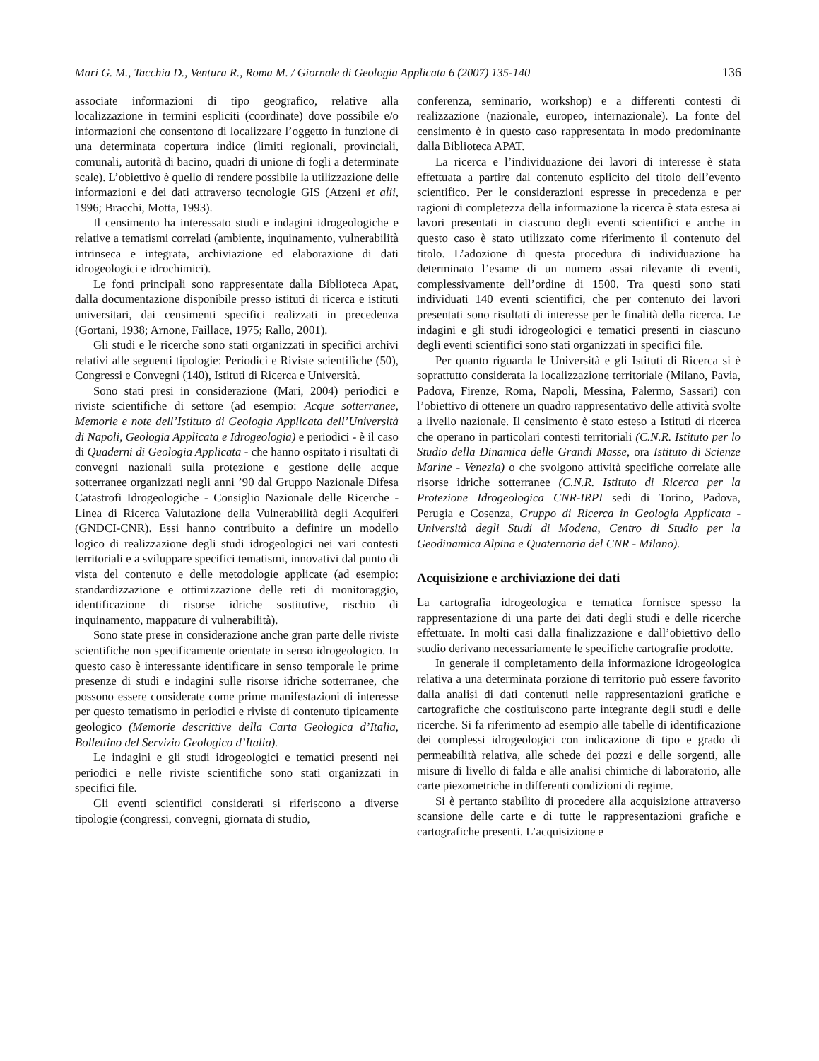Mari G. M., Tacchia D., Ventura R., Roma M. / Giornale di Geologia Applicata 6 (2007) 135-140 136
associate informazioni di tipo geografico, relative alla localizzazione in termini espliciti (coordinate) dove possibile e/o informazioni che consentono di localizzare l’oggetto in funzione di una determinata copertura indice (limiti regionali, provinciali, comunali, autorità di bacino, quadri di unione di fogli a determinate scale). L’obiettivo è quello di rendere possibile la utilizzazione delle informazioni e dei dati attraverso tecnologie GIS (Atzeni et alii, 1996; Bracchi, Motta, 1993).
Il censimento ha interessato studi e indagini idrogeologiche e relative a tematismi correlati (ambiente, inquinamento, vulnerabilità intrinseca e integrata, archiviazione ed elaborazione di dati idrogeologici e idrochimici).
Le fonti principali sono rappresentate dalla Biblioteca Apat, dalla documentazione disponibile presso istituti di ricerca e istituti universitari, dai censimenti specifici realizzati in precedenza (Gortani, 1938; Arnone, Faillace, 1975; Rallo, 2001).
Gli studi e le ricerche sono stati organizzati in specifici archivi relativi alle seguenti tipologie: Periodici e Riviste scientifiche (50), Congressi e Convegni (140), Istituti di Ricerca e Università.
Sono stati presi in considerazione (Mari, 2004) periodici e riviste scientifiche di settore (ad esempio: Acque sotterranee, Memorie e note dell’Istituto di Geologia Applicata dell’Università di Napoli, Geologia Applicata e Idrogeologia) e periodici - è il caso di Quaderni di Geologia Applicata - che hanno ospitato i risultati di convegni nazionali sulla protezione e gestione delle acque sotterranee organizzati negli anni ’90 dal Gruppo Nazionale Difesa Catastrofi Idrogeologiche - Consiglio Nazionale delle Ricerche - Linea di Ricerca Valutazione della Vulnerabilità degli Acquiferi (GNDCI-CNR). Essi hanno contribuito a definire un modello logico di realizzazione degli studi idrogeologici nei vari contesti territoriali e a sviluppare specifici tematismi, innovativi dal punto di vista del contenuto e delle metodologie applicate (ad esempio: standardizzazione e ottimizzazione delle reti di monitoraggio, identificazione di risorse idriche sostitutive, rischio di inquinamento, mappature di vulnerabilità).
Sono state prese in considerazione anche gran parte delle riviste scientifiche non specificamente orientate in senso idrogeologico. In questo caso è interessante identificare in senso temporale le prime presenze di studi e indagini sulle risorse idriche sotterranee, che possono essere considerate come prime manifestazioni di interesse per questo tematismo in periodici e riviste di contenuto tipicamente geologico (Memorie descrittive della Carta Geologica d’Italia, Bollettino del Servizio Geologico d’Italia).
Le indagini e gli studi idrogeologici e tematici presenti nei periodici e nelle riviste scientifiche sono stati organizzati in specifici file.
Gli eventi scientifici considerati si riferiscono a diverse tipologie (congressi, convegni, giornata di studio,
conferenza, seminario, workshop) e a differenti contesti di realizzazione (nazionale, europeo, internazionale). La fonte del censimento è in questo caso rappresentata in modo predominante dalla Biblioteca APAT.
La ricerca e l’individuazione dei lavori di interesse è stata effettuata a partire dal contenuto esplicito del titolo dell’evento scientifico. Per le considerazioni espresse in precedenza e per ragioni di completezza della informazione la ricerca è stata estesa ai lavori presentati in ciascuno degli eventi scientifici e anche in questo caso è stato utilizzato come riferimento il contenuto del titolo. L’adozione di questa procedura di individuazione ha determinato l’esame di un numero assai rilevante di eventi, complessivamente dell’ordine di 1500. Tra questi sono stati individuati 140 eventi scientifici, che per contenuto dei lavori presentati sono risultati di interesse per le finalità della ricerca. Le indagini e gli studi idrogeologici e tematici presenti in ciascuno degli eventi scientifici sono stati organizzati in specifici file.
Per quanto riguarda le Università e gli Istituti di Ricerca si è soprattutto considerata la localizzazione territoriale (Milano, Pavia, Padova, Firenze, Roma, Napoli, Messina, Palermo, Sassari) con l’obiettivo di ottenere un quadro rappresentativo delle attività svolte a livello nazionale. Il censimento è stato esteso a Istituti di ricerca che operano in particolari contesti territoriali (C.N.R. Istituto per lo Studio della Dinamica delle Grandi Masse, ora Istituto di Scienze Marine - Venezia) o che svolgono attività specifiche correlate alle risorse idriche sotterranee (C.N.R. Istituto di Ricerca per la Protezione Idrogeologica CNR-IRPI sedi di Torino, Padova, Perugia e Cosenza, Gruppo di Ricerca in Geologia Applicata - Università degli Studi di Modena, Centro di Studio per la Geodinamica Alpina e Quaternaria del CNR - Milano).
Acquisizione e archiviazione dei dati
La cartografia idrogeologica e tematica fornisce spesso la rappresentazione di una parte dei dati degli studi e delle ricerche effettuate. In molti casi dalla finalizzazione e dall’obiettivo dello studio derivano necessariamente le specifiche cartografie prodotte.
In generale il completamento della informazione idrogeologica relativa a una determinata porzione di territorio può essere favorito dalla analisi di dati contenuti nelle rappresentazioni grafiche e cartografiche che costituiscono parte integrante degli studi e delle ricerche. Si fa riferimento ad esempio alle tabelle di identificazione dei complessi idrogeologici con indicazione di tipo e grado di permeabilità relativa, alle schede dei pozzi e delle sorgenti, alle misure di livello di falda e alle analisi chimiche di laboratorio, alle carte piezometriche in differenti condizioni di regime.
Si è pertanto stabilito di procedere alla acquisizione attraverso scansione delle carte e di tutte le rappresentazioni grafiche e cartografiche presenti. L’acquisizione e